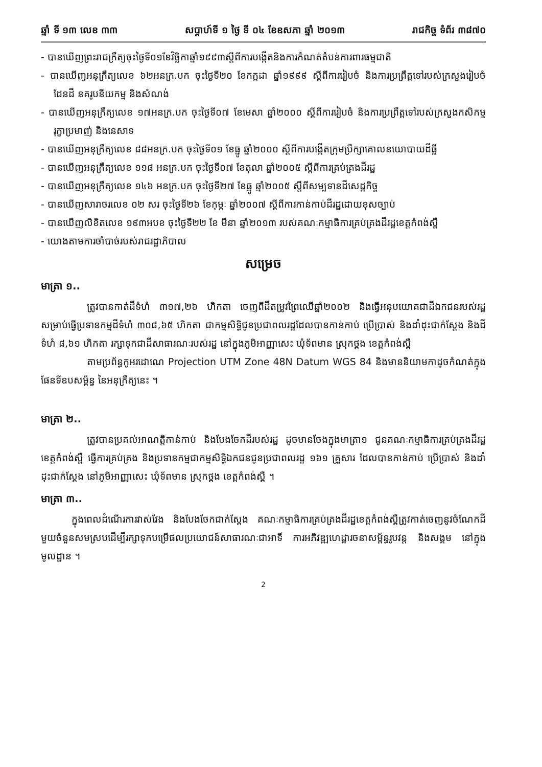ឆ្នាំ ទី ១៣ លេខ ៣៣ សប្តាហ៍ទី ១ ថ្ងៃ ទី ០៤ ខែឧសភា ឆ្នាំ ២០១៣ រាជកិច្ច ទំព័រ ៣៨៧០
- បានឃើញព្រះរាជក្រឹត្យចុះថ្ងៃទី០១ខែវិច្ឆិកាឆ្នាំ១៩៩៣ស្តីពីការបង្កើតនិងការកំណត់តំបន់ការពារធម្មជាតិ
- បានឃើញអនុក្រឹត្យលេខ ៦២អនក្រ.បក ចុះថ្ងៃទី២០ ខែកក្កដា ឆ្នាំ១៩៩៩ ស្តីពីការរៀបចំ និងការប្រព្រឹត្តទៅរបស់ក្រសួងរៀបចំដែនដី នគរូបនីយកម្ម និងសំណង់
- បានឃើញអនុក្រឹត្យលេខ ១៧អនក្រ.បក ចុះថ្ងៃទី០៧ ខែមេសា ឆ្នាំ២០០០ ស្តីពីការរៀបចំ និងការប្រព្រឹត្តទៅរបស់ក្រសួងកសិកម្ម រុក្ខាប្រមាញ់ និងនេសាទ
- បានឃើញអនុក្រឹត្យលេខ ៨៨អនក្រ.បក ចុះថ្ងៃទី០១ ខែធ្នូ ឆ្នាំ២០០០ ស្តីពីការបង្កើតក្រុមប្រឹក្សាគោលនយោបាយដីធ្លី
- បានឃើញអនុក្រឹត្យលេខ ១១៨ អនក្រ.បក ចុះថ្ងៃទី០៧ ខែតុលា ឆ្នាំ២០០៥ ស្តីពីការគ្រប់គ្រងដីរដ្ឋ
- បានឃើញអនុក្រឹត្យលេខ ១៤៦ អនក្រ.បក ចុះថ្ងៃទី២៧ ខែធ្នូ ឆ្នាំ២០០៥ ស្តីពីសម្បទានដីសេដ្ឋកិច្ច
- បានឃើញសារាចរលេខ ០២ សរ ចុះថ្ងៃទី២៦ ខែកុម្ភៈ ឆ្នាំ២០០៧ ស្តីពីការកាន់កាប់ដីរដ្ឋដោយខុសច្បាប់
- បានឃើញលិខិតលេខ ១៩៣អបខ ចុះថ្ងៃទី២២ ខែ មីនា ឆ្នាំ២០១៣ របស់គណៈកម្មាធិការគ្រប់គ្រងដីរដ្ឋខេត្តកំពង់ស្ពឺ
- យោងតាមការចាំបាច់របស់រាជរដ្ឋាភិបាល
សម្រេច
មាត្រា ១..
ត្រូវបានកាត់ដីទំហំ ៣១៧,២៦ ហិកតា ចេញពីដីតម្រូវព្រៃឈើឆ្នាំ២០០២ និងធ្វើអនុបយោគជាដីឯកជនរបស់រដ្ឋ សម្រាប់ធ្វើប្រទានកម្មដីទំហំ ៣០៨,៦៥ ហិកតា ជាកម្មសិទ្ធិជូនប្រជាពលរដ្ឋដែលបានកាន់កាប់ ប្រើប្រាស់ និងដាំដុះជាក់ស្តែង និងដីទំហំ ៨,៦១ ហិកតា រក្សាទុកជាដីសាធារណៈរបស់រដ្ឋ នៅក្នុងភូមិអាញ្ញាសេះ ឃុំទ័ពមាន ស្រុកថ្ពង ខេត្តកំពង់ស្ពឺ
តាមប្រព័ន្ធកូអរដោណេ Projection UTM Zone 48N Datum WGS 84 និងមាននិយាមកាដូចកំណត់ក្នុងផែនទីឧបសម្ព័ន្ធ នៃអនុក្រឹត្យនេះ ។
មាត្រា ២..
ត្រូវបានប្រគល់អាណត្តិកាន់កាប់ និងបែងចែកដីរបស់រដ្ឋ ដូចមានចែងក្នុងមាត្រា១ ជូនគណៈកម្មាធិការគ្រប់គ្រងដីរដ្ឋខេត្តកំពង់ស្ពឺ ធ្វើការគ្រប់គ្រង និងប្រទានកម្មជាកម្មសិទ្ធិឯកជនជូនប្រជាពលរដ្ឋ ១៦១ គ្រួសារ ដែលបានកាន់កាប់ ប្រើប្រាស់ និងដាំដុះជាក់ស្តែង នៅភូមិអាញ្ញាសេះ ឃុំទ័ពមាន ស្រុកថ្ពង ខេត្តកំពង់ស្ពឺ ។
មាត្រា ៣..
ក្នុងពេលដំណើរការវាស់វែង និងបែងចែកជាក់ស្តែង គណៈកម្មាធិការគ្រប់គ្រងដីរដ្ឋខេត្តកំពង់ស្ពឺត្រូវកាត់ចេញនូវចំណែកដីមួយចំនួនសមស្របដើម្បីរក្សាទុកបម្រើផលប្រយោជន៍សាធារណៈជាអាទិ៍ ការអភិវឌ្ឍហេដ្ឋារចនាសម្ព័ន្ធរូបវន្ត និងសង្គម នៅក្នុងមូលដ្ឋាន ។
2